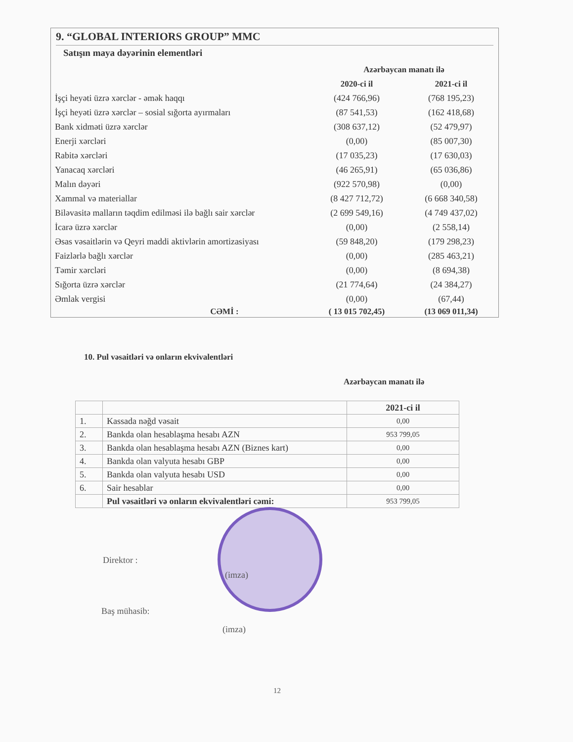9. “GLOBAL INTERIORS GROUP” MMC
Satışın maya dəyərinin elementləri
| | Azərbaycan manatı ilə | |
| | 2020-ci il | 2021-ci il |
| İşçi heyəti üzrə xərclər - əmək haqqı | (424 766,96) | (768 195,23) |
| İşçi heyəti üzrə xərclər – sosial sığorta ayırmaları | (87 541,53) | (162 418,68) |
| Bank xidməti üzrə xərclər | (308 637,12) | (52 479,97) |
| Enerji xərcləri | (0,00) | (85 007,30) |
| Rabitə xərcləri | (17 035,23) | (17 630,03) |
| Yanacaq xərcləri | (46 265,91) | (65 036,86) |
| Malın dəyəri | (922 570,98) | (0,00) |
| Xammal və materiallar | (8 427 712,72) | (6 668 340,58) |
| Biləvasitə malların təqdim edilməsi ilə bağlı sair xərclər | (2 699 549,16) | (4 749 437,02) |
| İcarə üzrə xərclər | (0,00) | (2 558,14) |
| Əsas vəsaitlərin və Qeyri maddi aktivlərin amortizasiyası | (59 848,20) | (179 298,23) |
| Faizlərlə bağlı xərclər | (0,00) | (285 463,21) |
| Təmir xərcləri | (0,00) | (8 694,38) |
| Sığorta üzrə xərclər | (21 774,64) | (24 384,27) |
| Əmlak vergisi | (0,00) | (67,44) |
| CƏMİ : | ( 13 015 702,45) | (13 069 011,34) |
10. Pul vəsaitləri və onların ekvivalentləri
Azərbaycan manatı ilə
| | | 2021-ci il |
| --- | --- | --- |
| 1. | Kassada nəğd vəsait | 0,00 |
| 2. | Bankda olan hesablaşma hesabı AZN | 953 799,05 |
| 3. | Bankda olan hesablaşma hesabı AZN (Biznes kart) | 0,00 |
| 4. | Bankda olan valyuta hesabı GBP | 0,00 |
| 5. | Bankda olan valyuta hesabı USD | 0,00 |
| 6. | Sair hesablar | 0,00 |
| | Pul vəsaitləri və onların ekvivalentləri cəmi: | 953 799,05 |
Direktor :
(imza)
Baş mühasib:
(imza)
12